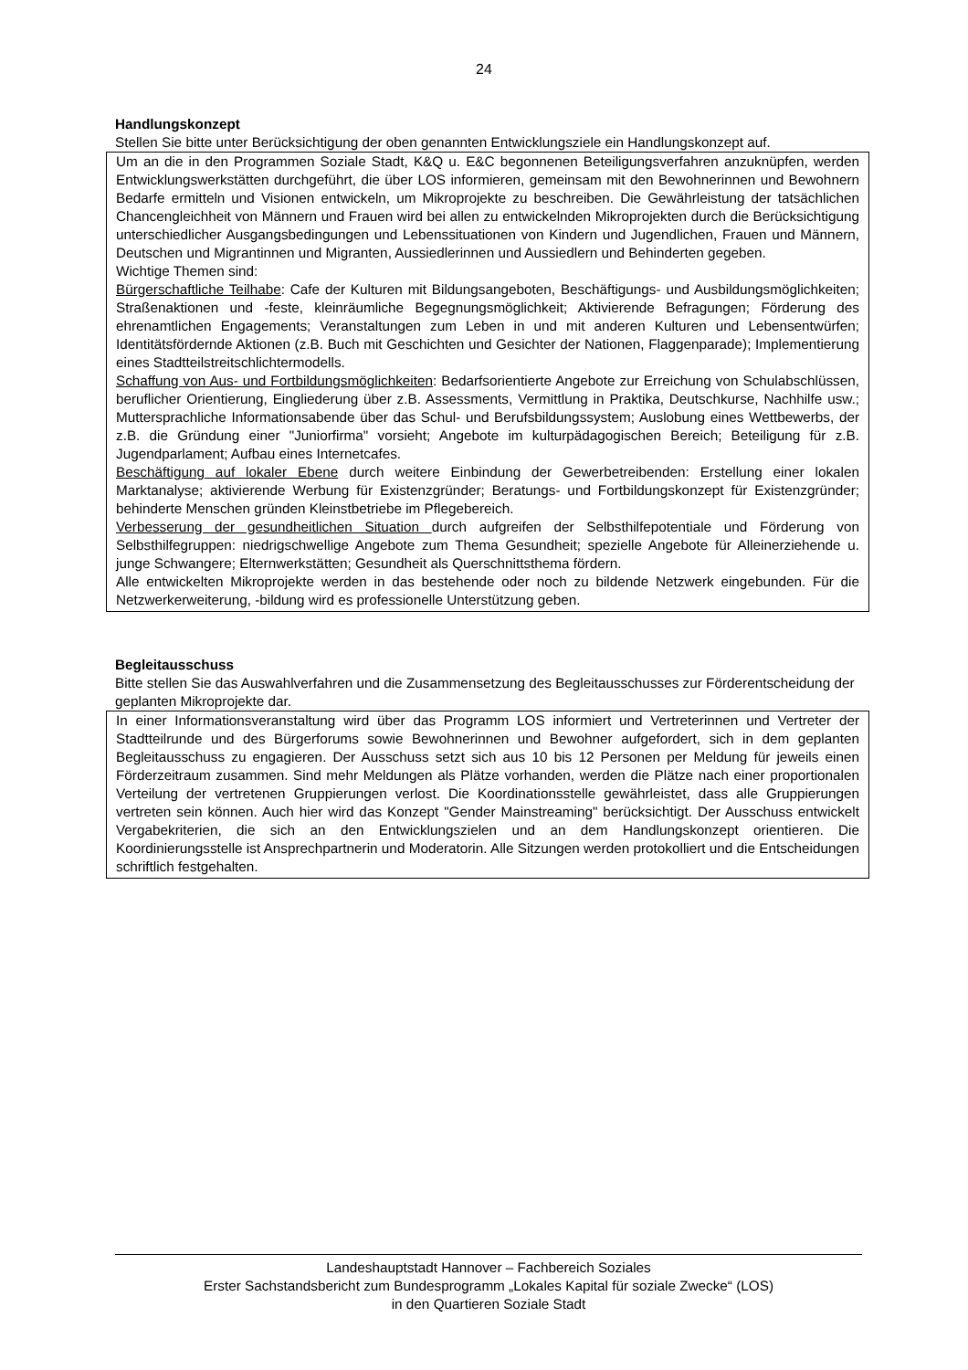24
Handlungskonzept
Stellen Sie bitte unter Berücksichtigung der oben genannten Entwicklungsziele ein Handlungskonzept auf.
Um an die in den Programmen Soziale Stadt, K&Q u. E&C begonnenen Beteiligungsverfahren anzuknüpfen, werden Entwicklungswerkstätten durchgeführt, die über LOS informieren, gemeinsam mit den Bewohnerinnen und Bewohnern Bedarfe ermitteln und Visionen entwickeln, um Mikroprojekte zu beschreiben. Die Gewährleistung der tatsächlichen Chancengleichheit von Männern und Frauen wird bei allen zu entwickelnden Mikroprojekten durch die Berücksichtigung unterschiedlicher Ausgangsbedingungen und Lebenssituationen von Kindern und Jugendlichen, Frauen und Männern, Deutschen und Migrantinnen und Migranten, Aussiedlerinnen und Aussiedlern und Behinderten gegeben.
Wichtige Themen sind:
Bürgerschaftliche Teilhabe: Cafe der Kulturen mit Bildungsangeboten, Beschäftigungs- und Ausbildungsmöglichkeiten; Straßenaktionen und -feste, kleinräumliche Begegnungsmöglichkeit; Aktivierende Befragungen; Förderung des ehrenamtlichen Engagements; Veranstaltungen zum Leben in und mit anderen Kulturen und Lebensentwürfen; Identitätsfördernde Aktionen (z.B. Buch mit Geschichten und Gesichter der Nationen, Flaggenparade); Implementierung eines Stadtteilstreitschlichtermodells.
Schaffung von Aus- und Fortbildungsmöglichkeiten: Bedarfsorientierte Angebote zur Erreichung von Schulabschlüssen, beruflicher Orientierung, Eingliederung über z.B. Assessments, Vermittlung in Praktika, Deutschkurse, Nachhilfe usw.; Muttersprachliche Informationsabende über das Schul- und Berufsbildungssystem; Auslobung eines Wettbewerbs, der z.B. die Gründung einer "Juniorfirma" vorsieht; Angebote im kulturpädagogischen Bereich; Beteiligung für z.B. Jugendparlament; Aufbau eines Internetcafes.
Beschäftigung auf lokaler Ebene durch weitere Einbindung der Gewerbetreibenden: Erstellung einer lokalen Marktanalyse; aktivierende Werbung für Existenzgründer; Beratungs- und Fortbildungskonzept für Existenzgründer; behinderte Menschen gründen Kleinstbetriebe im Pflegebereich.
Verbesserung der gesundheitlichen Situation durch aufgreifen der Selbsthilfepotentiale und Förderung von Selbsthilfegruppen: niedrigschwellige Angebote zum Thema Gesundheit; spezielle Angebote für Alleinerziehende u. junge Schwangere; Elternwerkstätten; Gesundheit als Querschnittsthema fördern.
Alle entwickelten Mikroprojekte werden in das bestehende oder noch zu bildende Netzwerk eingebunden. Für die Netzwerkerweiterung, -bildung wird es professionelle Unterstützung geben.
Begleitausschuss
Bitte stellen Sie das Auswahlverfahren und die Zusammensetzung des Begleitausschusses zur Förderentscheidung der geplanten Mikroprojekte dar.
In einer Informationsveranstaltung wird über das Programm LOS informiert und Vertreterinnen und Vertreter der Stadtteilrunde und des Bürgerforums sowie Bewohnerinnen und Bewohner aufgefordert, sich in dem geplanten Begleitausschuss zu engagieren. Der Ausschuss setzt sich aus 10 bis 12 Personen per Meldung für jeweils einen Förderzeitraum zusammen. Sind mehr Meldungen als Plätze vorhanden, werden die Plätze nach einer proportionalen Verteilung der vertretenen Gruppierungen verlost. Die Koordinationsstelle gewährleistet, dass alle Gruppierungen vertreten sein können. Auch hier wird das Konzept "Gender Mainstreaming" berücksichtigt. Der Ausschuss entwickelt Vergabekriterien, die sich an den Entwicklungszielen und an dem Handlungskonzept orientieren. Die Koordinierungsstelle ist Ansprechpartnerin und Moderatorin. Alle Sitzungen werden protokolliert und die Entscheidungen schriftlich festgehalten.
Landeshauptstadt Hannover – Fachbereich Soziales
Erster Sachstandsbericht zum Bundesprogramm „Lokales Kapital für soziale Zwecke“ (LOS)
in den Quartieren Soziale Stadt